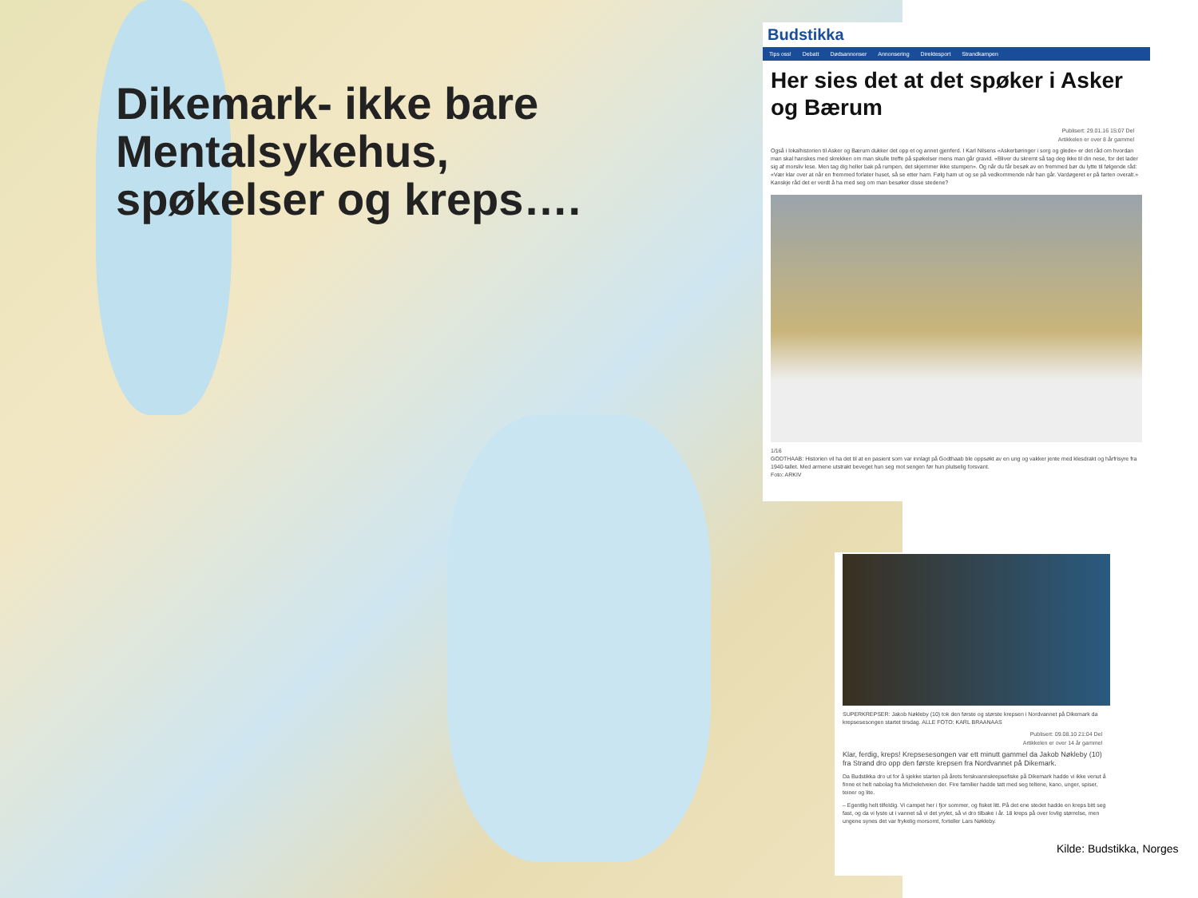Dikemark- ikke bare Mentalsykehus, spøkelser og kreps….
Budstikka
Tips oss! Debatt Dødsannonser Annonsering Direktesport Strandkampen
Her sies det at det spøker i Asker og Bærum
Publisert: 29.01.16 15:07 Del
Artikkelen er over 8 år gammel
Også i lokalhistorien til Asker og Bærum dukker det opp et og annet gjenferd. I Karl Nilsens «Askerbøringer i sorg og glede» er det råd om hvordan man skal hanskes med skrekken om man skulle treffe på spøkelser mens man går gravid. «Bliver du skremt så tag deg ikke til din nese, for det lader sig af morsliv lese. Men tag dig heller bak på rumpen, det skjemmer ikke stumpen». Og når du får besøk av en fremmed bør du lytte til følgende råd: «Vær klar over at når en fremmed forlater huset, så se etter ham. Følg ham ut og se på vedkommende når han går. Vardøgeret er på farten overalt.» Kanskje råd det er verdt å ha med seg om man besøker disse stedene?
1/16
GODTHAAB: Historien vil ha det til at en pasient som var innlagt på Godthaab ble oppsøkt av en ung og vakker jente med klesdrakt og hårfrisyre fra 1940-tallet. Med armene utstrakt beveget hun seg mot sengen før hun plutselig forsvant.
Foto: ARKIV
SUPERKREPSER: Jakob Nøkleby (10) tok den første og største krepsen i Nordvannet på Dikemark da krepsesesongen startet tirsdag. ALLE FOTO: KARL BRAANAAS
Publisert: 09.08.10 21:04 Del
Artikkelen er over 14 år gammel
Klar, ferdig, kreps! Krepsesesongen var ett minutt gammel da Jakob Nøkleby (10) fra Strand dro opp den første krepsen fra Nordvannet på Dikemark.
Da Budstikka dro ut for å sjekke starten på årets ferskvannskrepsefiske på Dikemark hadde vi ikke venut å finne et helt nabolag fra Micheletveien der. Fire familier hadde tatt med seg teltene, kano, unger, spiser, teiner og lite.
– Egentlig helt tilfeldig. Vi campet her i fjor sommer, og fisket litt. På det ene stedet hadde en kreps bitt seg fast, og da vi lyste ut i vannet så vi det yrylet, så vi dro tilbake i år. 18 kreps på over lovlig størrelse, men ungene synes det var frykelig morsomt, forteller Lars Nøkleby.
Kilde: Budstikka, Norges